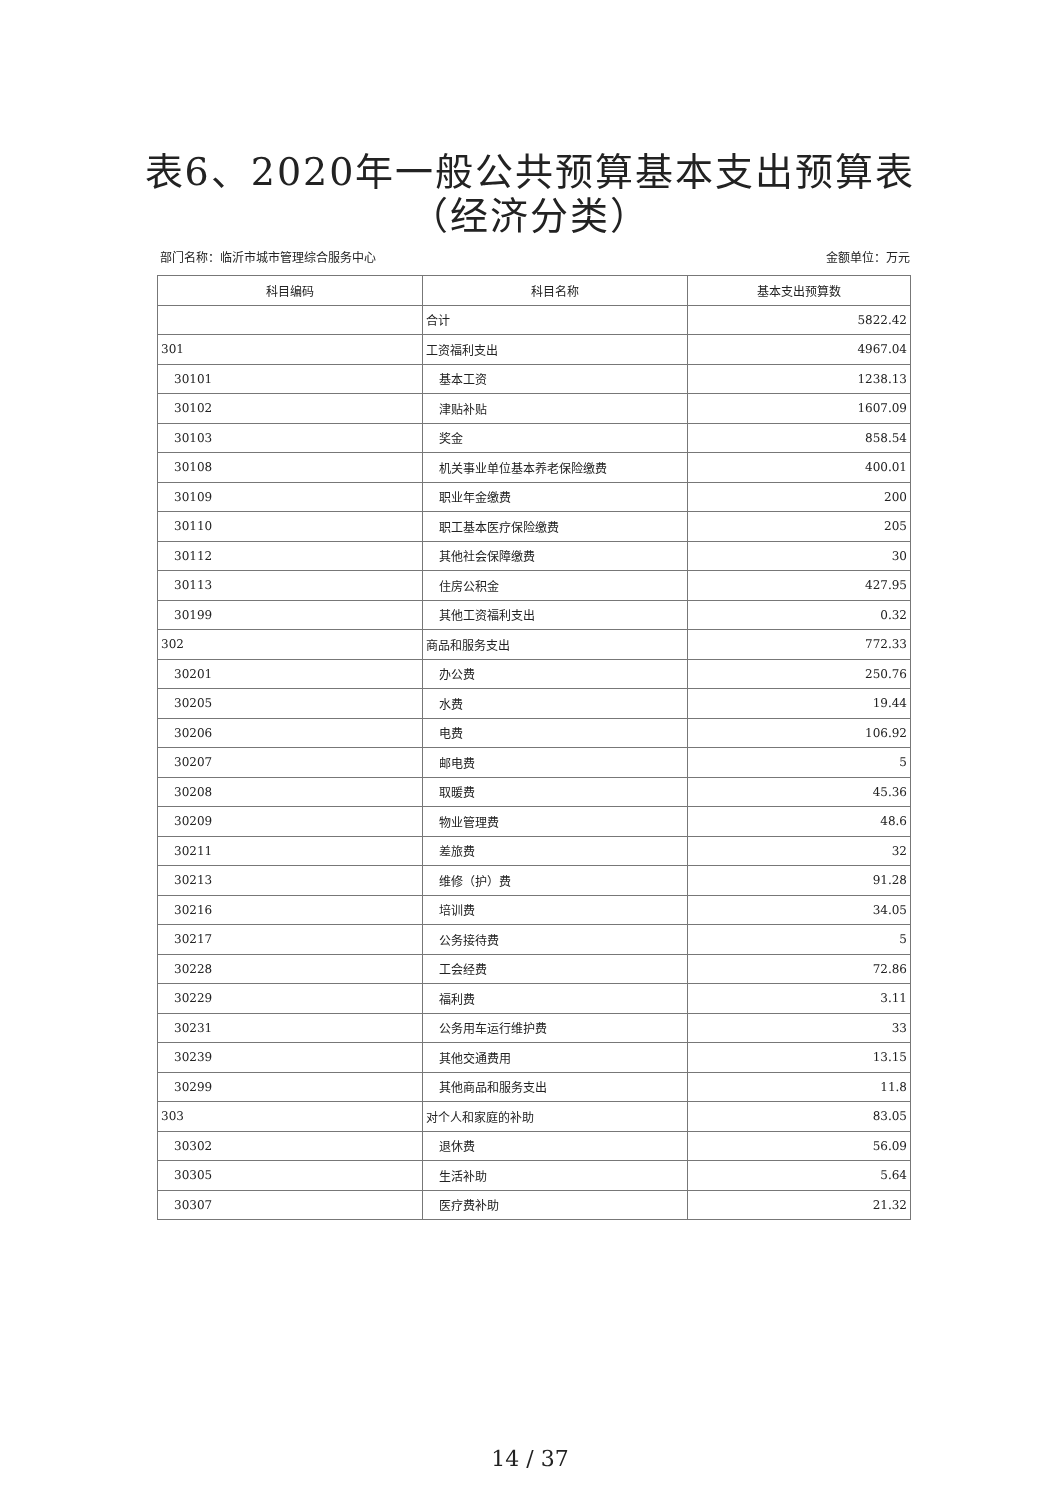表6、2020年一般公共预算基本支出预算表
（经济分类）
部门名称：临沂市城市管理综合服务中心 金额单位：万元
| 科目编码 | 科目名称 | 基本支出预算数 |
| --- | --- | --- |
| | 合计 | 5822.42 |
| 301 | 工资福利支出 | 4967.04 |
| 30101 | 基本工资 | 1238.13 |
| 30102 | 津贴补贴 | 1607.09 |
| 30103 | 奖金 | 858.54 |
| 30108 | 机关事业单位基本养老保险缴费 | 400.01 |
| 30109 | 职业年金缴费 | 200 |
| 30110 | 职工基本医疗保险缴费 | 205 |
| 30112 | 其他社会保障缴费 | 30 |
| 30113 | 住房公积金 | 427.95 |
| 30199 | 其他工资福利支出 | 0.32 |
| 302 | 商品和服务支出 | 772.33 |
| 30201 | 办公费 | 250.76 |
| 30205 | 水费 | 19.44 |
| 30206 | 电费 | 106.92 |
| 30207 | 邮电费 | 5 |
| 30208 | 取暖费 | 45.36 |
| 30209 | 物业管理费 | 48.6 |
| 30211 | 差旅费 | 32 |
| 30213 | 维修（护）费 | 91.28 |
| 30216 | 培训费 | 34.05 |
| 30217 | 公务接待费 | 5 |
| 30228 | 工会经费 | 72.86 |
| 30229 | 福利费 | 3.11 |
| 30231 | 公务用车运行维护费 | 33 |
| 30239 | 其他交通费用 | 13.15 |
| 30299 | 其他商品和服务支出 | 11.8 |
| 303 | 对个人和家庭的补助 | 83.05 |
| 30302 | 退休费 | 56.09 |
| 30305 | 生活补助 | 5.64 |
| 30307 | 医疗费补助 | 21.32 |
14 / 37